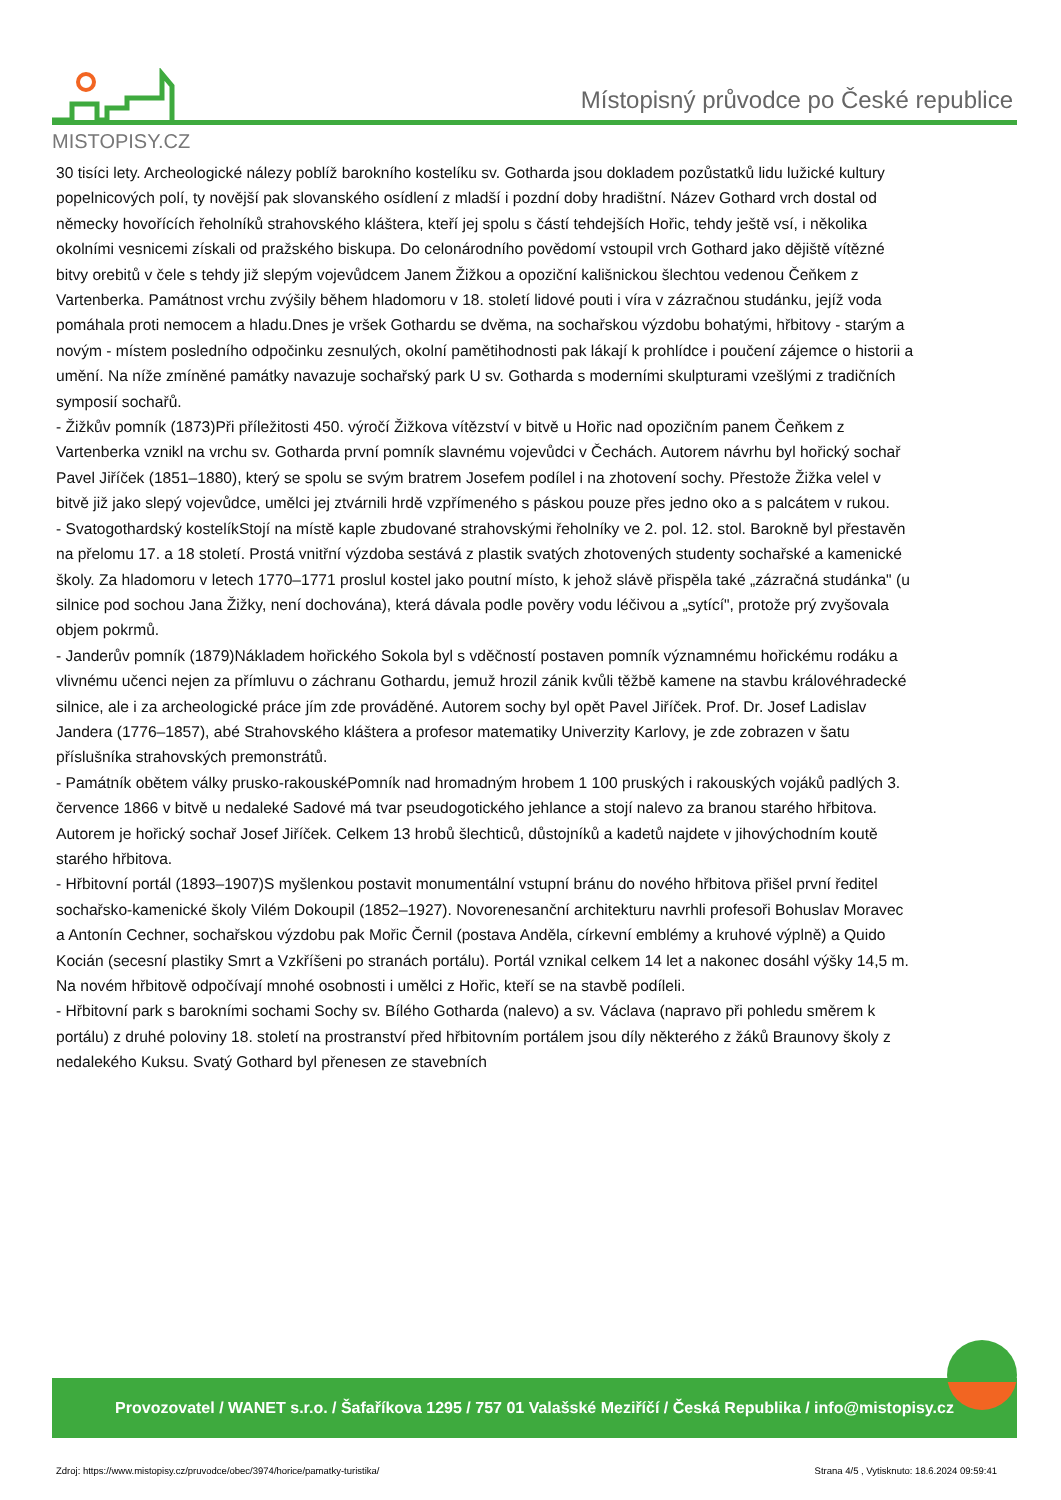MISTOPISY.CZ
Místopisný průvodce po České republice
30 tisíci lety. Archeologické nálezy poblíž barokního kostelíku sv. Gotharda jsou dokladem pozůstatků lidu lužické kultury popelnicových polí, ty novější pak slovanského osídlení z mladší i pozdní doby hradištní. Název Gothard vrch dostal od německy hovořících řeholníků strahovského kláštera, kteří jej spolu s částí tehdejších Hořic, tehdy ještě vsí, i několika okolními vesnicemi získali od pražského biskupa. Do celonárodního povědomí vstoupil vrch Gothard jako dějiště vítězné bitvy orebitů v čele s tehdy již slepým vojevůdcem Janem Žižkou a opoziční kališnickou šlechtou vedenou Čeňkem z Vartenberka. Památnost vrchu zvýšily během hladomoru v 18. století lidové pouti i víra v zázračnou studánku, jejíž voda pomáhala proti nemocem a hladu.Dnes je vršek Gothardu se dvěma, na sochařskou výzdobu bohatými, hřbitovy - starým a novým - místem posledního odpočinku zesnulých, okolní pamětihodnosti pak lákají k prohlídce i poučení zájemce o historii a umění. Na níže zmíněné památky navazuje sochařský park U sv. Gotharda s moderními skulpturami vzešlými z tradičních symposií sochařů.
- Žižkův pomník (1873)Při příležitosti 450. výročí Žižkova vítězství v bitvě u Hořic nad opozičním panem Čeňkem z Vartenberka vznikl na vrchu sv. Gotharda první pomník slavnému vojevůdci v Čechách. Autorem návrhu byl hořický sochař Pavel Jiříček (1851–1880), který se spolu se svým bratrem Josefem podílel i na zhotovení sochy. Přestože Žižka velel v bitvě již jako slepý vojevůdce, umělci jej ztvárnili hrdě vzpřímeného s páskou pouze přes jedno oko a s palcátem v rukou.
- Svatogothardský kostelíkStojí na místě kaple zbudované strahovskými řeholníky ve 2. pol. 12. stol. Barokně byl přestavěn na přelomu 17. a 18 století. Prostá vnitřní výzdoba sestává z plastik svatých zhotovených studenty sochařské a kamenické školy. Za hladomoru v letech 1770–1771 proslul kostel jako poutní místo, k jehož slávě přispěla také „zázračná studánka" (u silnice pod sochou Jana Žižky, není dochována), která dávala podle pověry vodu léčivou a „sytící", protože prý zvyšovala objem pokrmů.
- Janderův pomník (1879)Nákladem hořického Sokola byl s vděčností postaven pomník významnému hořickému rodáku a vlivnému učenci nejen za přímluvu o záchranu Gothardu, jemuž hrozil zánik kvůli těžbě kamene na stavbu královéhradecké silnice, ale i za archeologické práce jím zde prováděné. Autorem sochy byl opět Pavel Jiříček. Prof. Dr. Josef Ladislav Jandera (1776–1857), abé Strahovského kláštera a profesor matematiky Univerzity Karlovy, je zde zobrazen v šatu příslušníka strahovských premonstrátů.
- Památník obětem války prusko-rakouskéPomník nad hromadným hrobem 1 100 pruských i rakouských vojáků padlých 3. července 1866 v bitvě u nedaleké Sadové má tvar pseudogotického jehlance a stojí nalevo za branou starého hřbitova. Autorem je hořický sochař Josef Jiříček. Celkem 13 hrobů šlechticů, důstojníků a kadetů najdete v jihovýchodním koutě starého hřbitova.
- Hřbitovní portál (1893–1907)S myšlenkou postavit monumentální vstupní bránu do nového hřbitova přišel první ředitel sochařsko-kamenické školy Vilém Dokoupil (1852–1927). Novorenesanční architekturu navrhli profesoři Bohuslav Moravec a Antonín Cechner, sochařskou výzdobu pak Mořic Černil (postava Anděla, církevní emblémy a kruhové výplně) a Quido Kocián (secesní plastiky Smrt a Vzkříšeni po stranách portálu). Portál vznikal celkem 14 let a nakonec dosáhl výšky 14,5 m. Na novém hřbitově odpočívají mnohé osobnosti i umělci z Hořic, kteří se na stavbě podíleli.
- Hřbitovní park s barokními sochami Sochy sv. Bílého Gotharda (nalevo) a sv. Václava (napravo při pohledu směrem k portálu) z druhé poloviny 18. století na prostranství před hřbitovním portálem jsou díly některého z žáků Braunovy školy z nedalekého Kuksu. Svatý Gothard byl přenesen ze stavebních
Provozovatel / WANET s.r.o. / Šafaříkova 1295 / 757 01 Valašské Meziříčí / Česká Republika / info@mistopisy.cz
Zdroj: https://www.mistopisy.cz/pruvodce/obec/3974/horice/pamatky-turistika/ Strana 4/5 , Vytisknuto: 18.6.2024 09:59:41